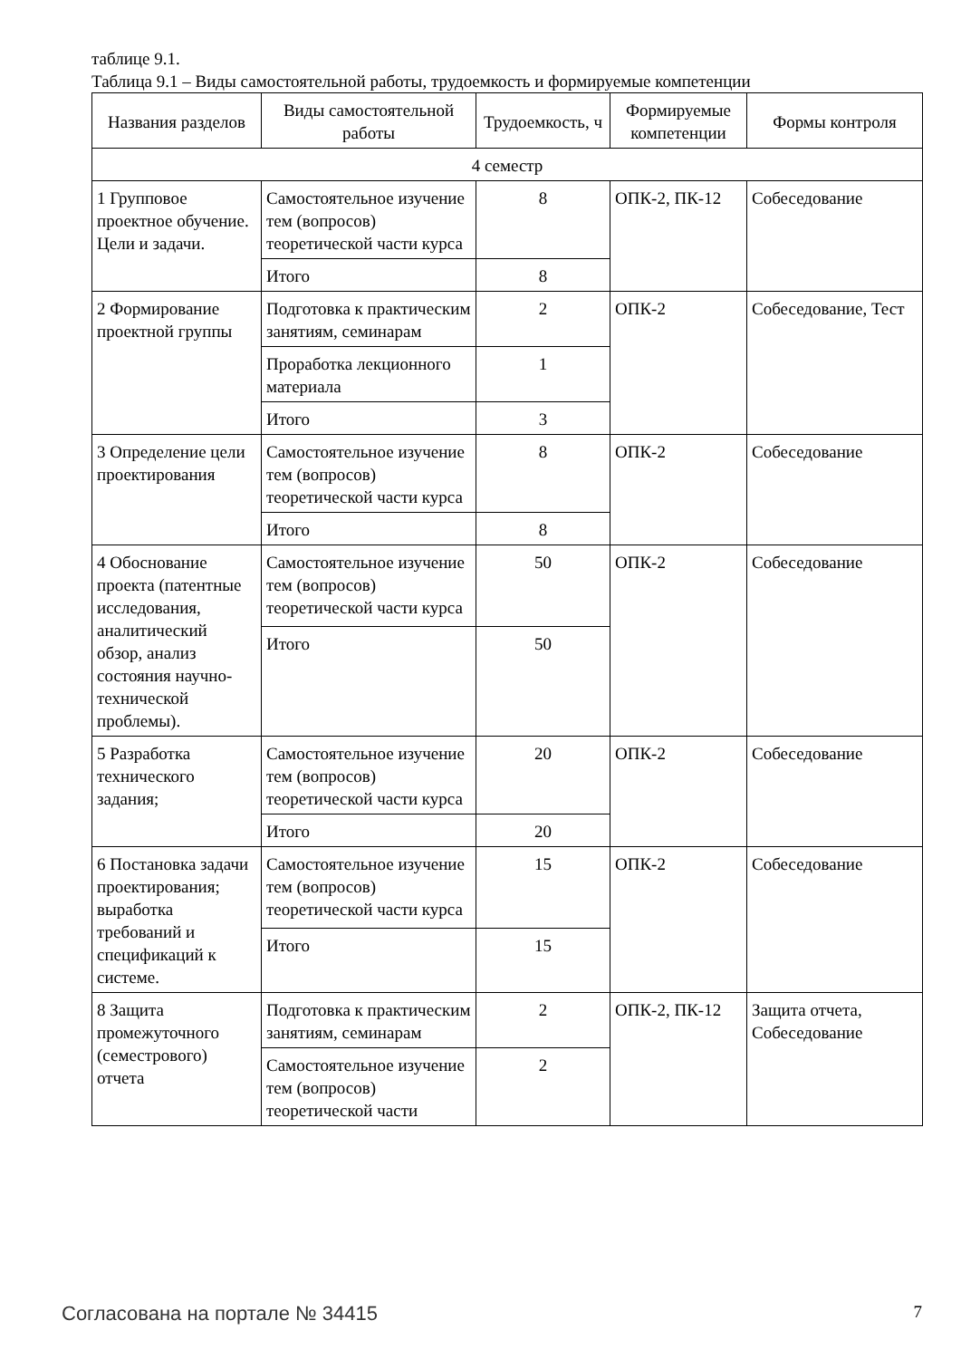таблице 9.1.
Таблица 9.1 – Виды самостоятельной работы, трудоемкость и формируемые компетенции
| Названия разделов | Виды самостоятельной работы | Трудоемкость, ч | Формируемые компетенции | Формы контроля |
| --- | --- | --- | --- | --- |
| 4 семестр | | | | |
| 1 Групповое проектное обучение. Цели и задачи. | Самостоятельное изучение тем (вопросов) теоретической части курса | 8 | ОПК-2, ПК-12 | Собеседование |
| | Итого | 8 | | |
| 2 Формирование проектной группы | Подготовка к практическим занятиям, семинарам | 2 | ОПК-2 | Собеседование, Тест |
| | Проработка лекционного материала | 1 | | |
| | Итого | 3 | | |
| 3 Определение цели проектирования | Самостоятельное изучение тем (вопросов) теоретической части курса | 8 | ОПК-2 | Собеседование |
| | Итого | 8 | | |
| 4 Обоснование проекта (патентные исследования, аналитический обзор, анализ состояния научно-технической проблемы). | Самостоятельное изучение тем (вопросов) теоретической части курса | 50 | ОПК-2 | Собеседование |
| | Итого | 50 | | |
| 5 Разработка технического задания; | Самостоятельное изучение тем (вопросов) теоретической части курса | 20 | ОПК-2 | Собеседование |
| | Итого | 20 | | |
| 6 Постановка задачи проектирования; выработка требований и спецификаций к системе. | Самостоятельное изучение тем (вопросов) теоретической части курса | 15 | ОПК-2 | Собеседование |
| | Итого | 15 | | |
| 8 Защита промежуточного (семестрового) отчета | Подготовка к практическим занятиям, семинарам | 2 | ОПК-2, ПК-12 | Защита отчета, Собеседование |
| | Самостоятельное изучение тем (вопросов) теоретической части | 2 | | |
Согласована на портале № 34415 7